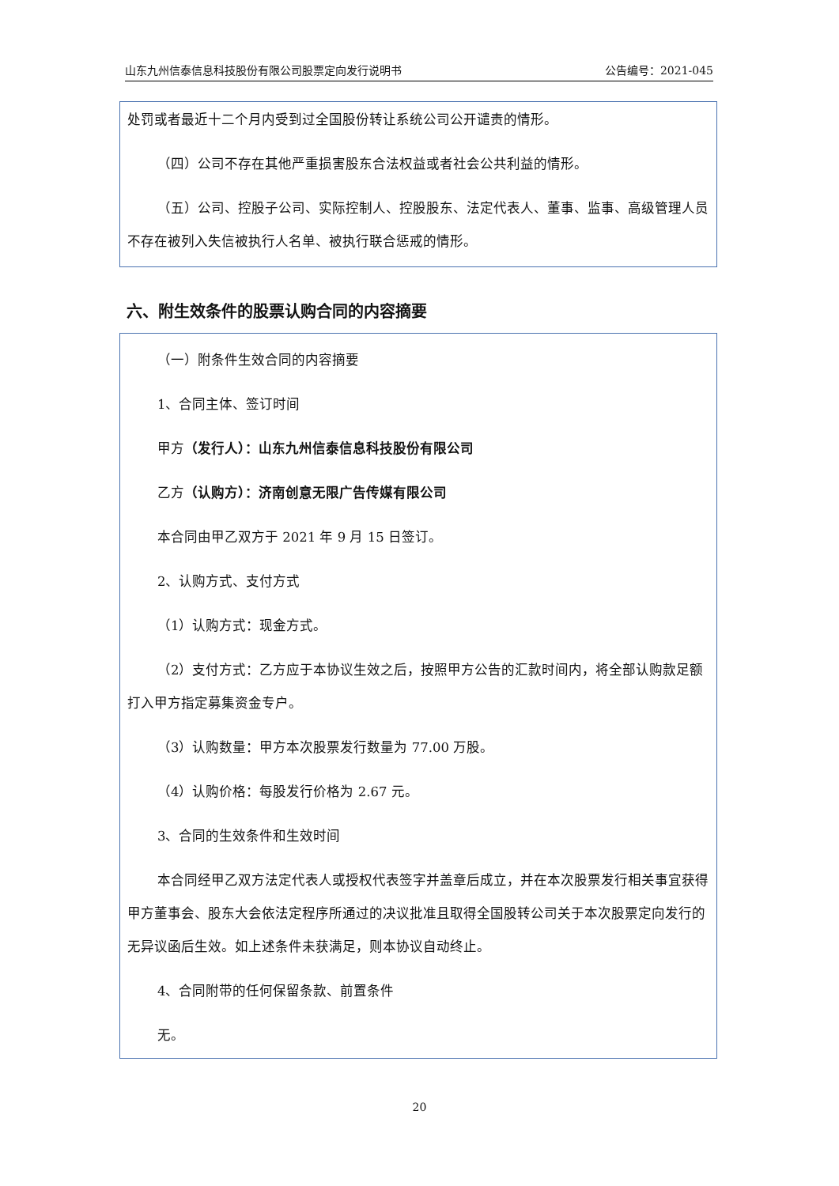山东九州信泰信息科技股份有限公司股票定向发行说明书 公告编号：2021-045
处罚或者最近十二个月内受到过全国股份转让系统公司公开谴责的情形。
（四）公司不存在其他严重损害股东合法权益或者社会公共利益的情形。
（五）公司、控股子公司、实际控制人、控股股东、法定代表人、董事、监事、高级管理人员不存在被列入失信被执行人名单、被执行联合惩戒的情形。
六、附生效条件的股票认购合同的内容摘要
（一）附条件生效合同的内容摘要
1、合同主体、签订时间
甲方（发行人）：山东九州信泰信息科技股份有限公司
乙方（认购方）：济南创意无限广告传媒有限公司
本合同由甲乙双方于 2021 年 9 月 15 日签订。
2、认购方式、支付方式
（1）认购方式：现金方式。
（2）支付方式：乙方应于本协议生效之后，按照甲方公告的汇款时间内，将全部认购款足额打入甲方指定募集资金专户。
（3）认购数量：甲方本次股票发行数量为 77.00 万股。
（4）认购价格：每股发行价格为 2.67 元。
3、合同的生效条件和生效时间
本合同经甲乙双方法定代表人或授权代表签字并盖章后成立，并在本次股票发行相关事宜获得甲方董事会、股东大会依法定程序所通过的决议批准且取得全国股转公司关于本次股票定向发行的无异议函后生效。如上述条件未获满足，则本协议自动终止。
4、合同附带的任何保留条款、前置条件
无。
20